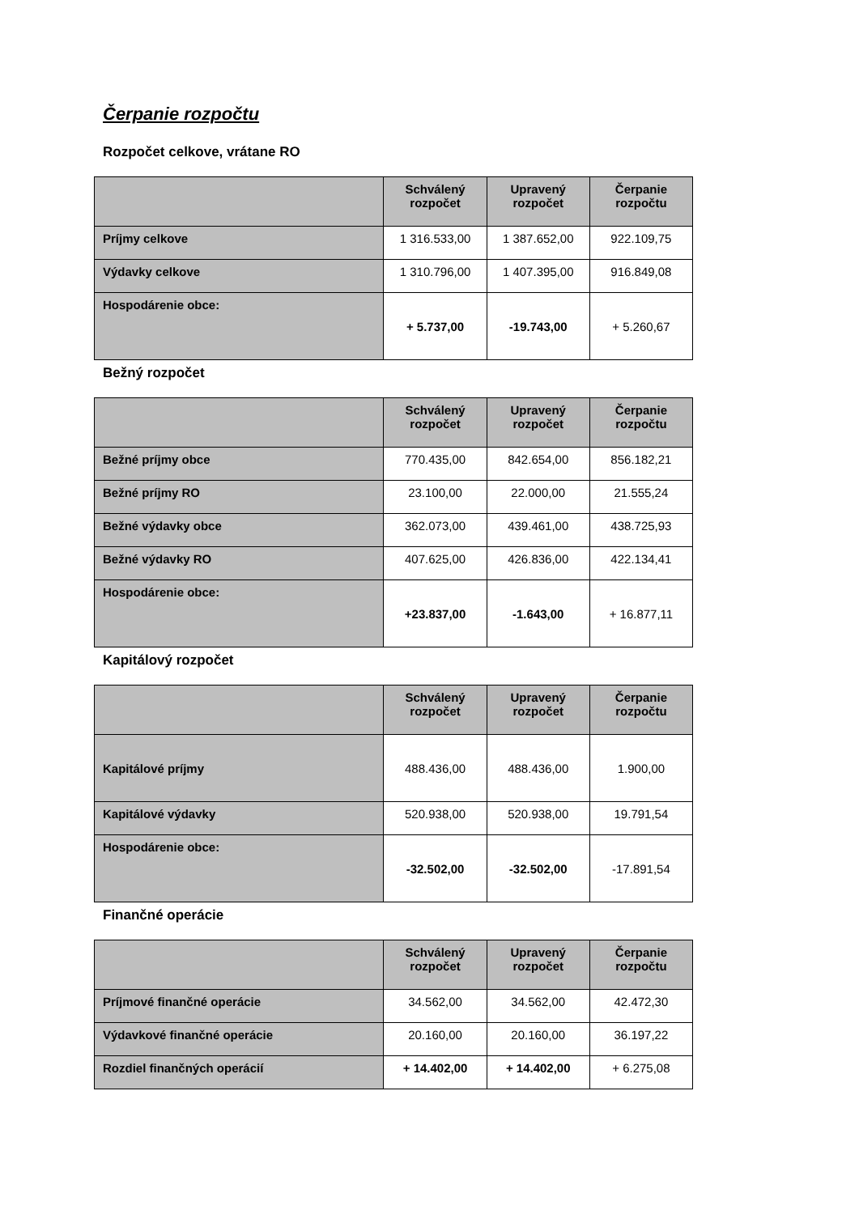Čerpanie rozpočtu
Rozpočet celkove, vrátane RO
| | Schválený rozpočet | Upravený rozpočet | Čerpanie rozpočtu |
| --- | --- | --- | --- |
| Príjmy celkove | 1 316.533,00 | 1 387.652,00 | 922.109,75 |
| Výdavky celkove | 1 310.796,00 | 1 407.395,00 | 916.849,08 |
| Hospodárenie obce: | + 5.737,00 | -19.743,00 | + 5.260,67 |
Bežný rozpočet
| | Schválený rozpočet | Upravený rozpočet | Čerpanie rozpočtu |
| --- | --- | --- | --- |
| Bežné príjmy obce | 770.435,00 | 842.654,00 | 856.182,21 |
| Bežné príjmy RO | 23.100,00 | 22.000,00 | 21.555,24 |
| Bežné výdavky obce | 362.073,00 | 439.461,00 | 438.725,93 |
| Bežné výdavky RO | 407.625,00 | 426.836,00 | 422.134,41 |
| Hospodárenie obce: | +23.837,00 | -1.643,00 | + 16.877,11 |
Kapitálový rozpočet
| | Schválený rozpočet | Upravený rozpočet | Čerpanie rozpočtu |
| --- | --- | --- | --- |
| Kapitálové príjmy | 488.436,00 | 488.436,00 | 1.900,00 |
| Kapitálové výdavky | 520.938,00 | 520.938,00 | 19.791,54 |
| Hospodárenie obce: | -32.502,00 | -32.502,00 | -17.891,54 |
Finančné operácie
| | Schválený rozpočet | Upravený rozpočet | Čerpanie rozpočtu |
| --- | --- | --- | --- |
| Príjmové finančné operácie | 34.562,00 | 34.562,00 | 42.472,30 |
| Výdavkové finančné operácie | 20.160,00 | 20.160,00 | 36.197,22 |
| Rozdiel finančných operácií | + 14.402,00 | + 14.402,00 | + 6.275,08 |